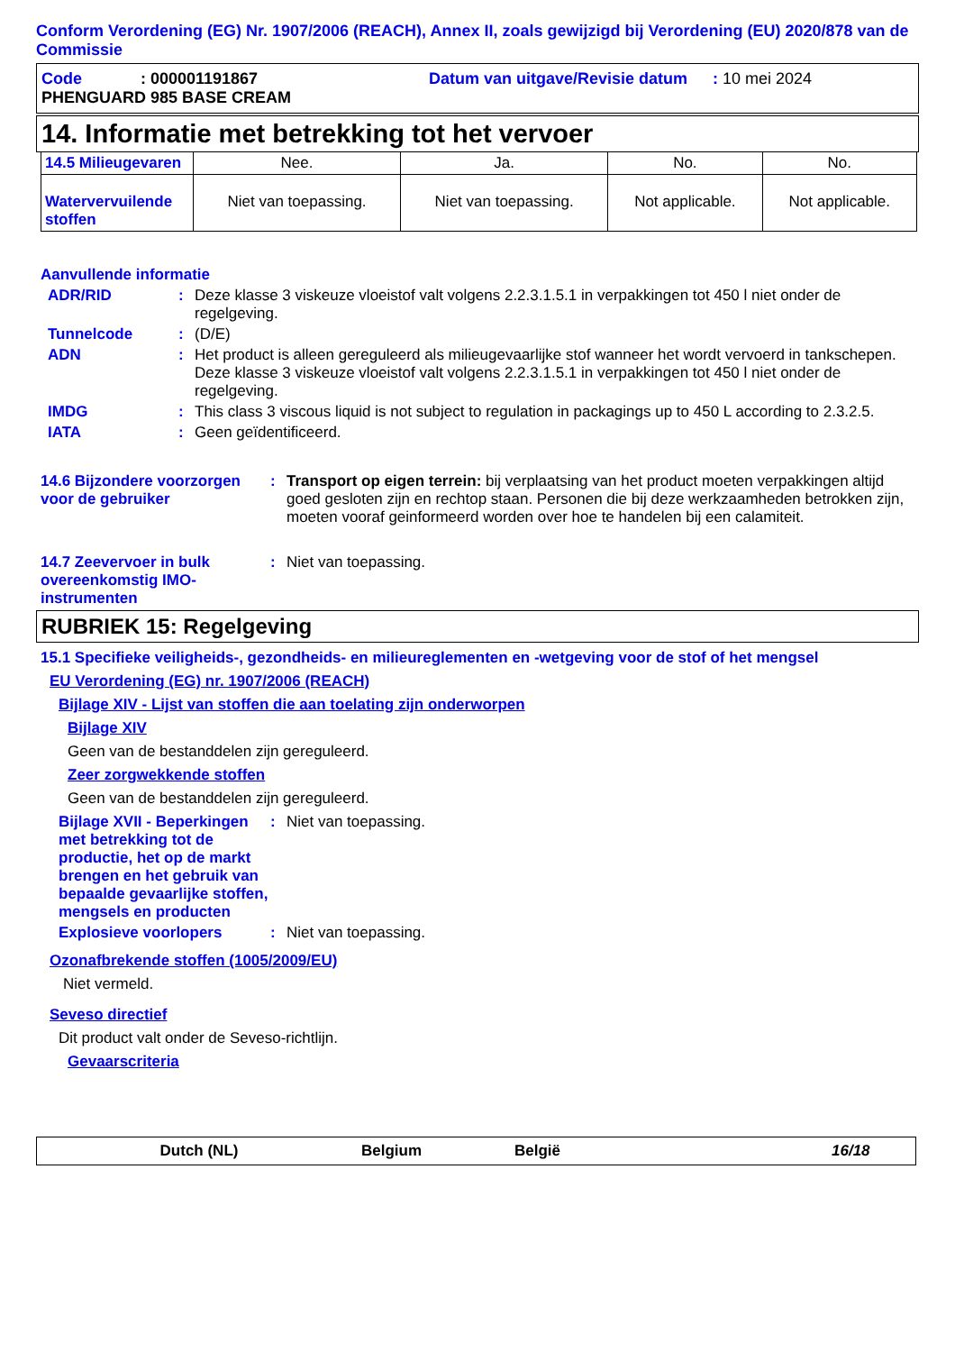Conform Verordening (EG) Nr. 1907/2006 (REACH), Annex II, zoals gewijzigd bij Verordening (EU) 2020/878 van de Commissie
Code: 000001191867 Datum van uitgave/Revisie datum: 10 mei 2024
PHENGUARD 985 BASE CREAM
14. Informatie met betrekking tot het vervoer
| 14.5 Milieugevaren | Nee. | Ja. | No. | No. |
| Watervervuilende stoffen | Niet van toepassing. | Niet van toepassing. | Not applicable. | Not applicable. |
Aanvullende informatie
ADR/RID: Deze klasse 3 viskeuze vloeistof valt volgens 2.2.3.1.5.1 in verpakkingen tot 450 l niet onder de regelgeving.
Tunnelcode: (D/E)
ADN: Het product is alleen gereguleerd als milieugevaarlijke stof wanneer het wordt vervoerd in tankschepen. Deze klasse 3 viskeuze vloeistof valt volgens 2.2.3.1.5.1 in verpakkingen tot 450 l niet onder de regelgeving.
IMDG: This class 3 viscous liquid is not subject to regulation in packagings up to 450 L according to 2.3.2.5.
IATA: Geen geïdentificeerd.
14.6 Bijzondere voorzorgen voor de gebruiker: Transport op eigen terrein: bij verplaatsing van het product moeten verpakkingen altijd goed gesloten zijn en rechtop staan. Personen die bij deze werkzaamheden betrokken zijn, moeten vooraf geinformeerd worden over hoe te handelen bij een calamiteit.
14.7 Zeevervoer in bulk overeenkomstig IMO-instrumenten: Niet van toepassing.
RUBRIEK 15: Regelgeving
15.1 Specifieke veiligheids-, gezondheids- en milieureglementen en -wetgeving voor de stof of het mengsel
EU Verordening (EG) nr. 1907/2006 (REACH)
Bijlage XIV - Lijst van stoffen die aan toelating zijn onderworpen
Bijlage XIV
Geen van de bestanddelen zijn gereguleerd.
Zeer zorgwekkende stoffen
Geen van de bestanddelen zijn gereguleerd.
Bijlage XVII - Beperkingen met betrekking tot de productie, het op de markt brengen en het gebruik van bepaalde gevaarlijke stoffen, mengsels en producten: Niet van toepassing.
Explosieve voorlopers: Niet van toepassing.
Ozonafbrekende stoffen (1005/2009/EU)
Niet vermeld.
Seveso directief
Dit product valt onder de Seveso-richtlijn.
Gevaarscriteria
Dutch (NL) Belgium België 16/18